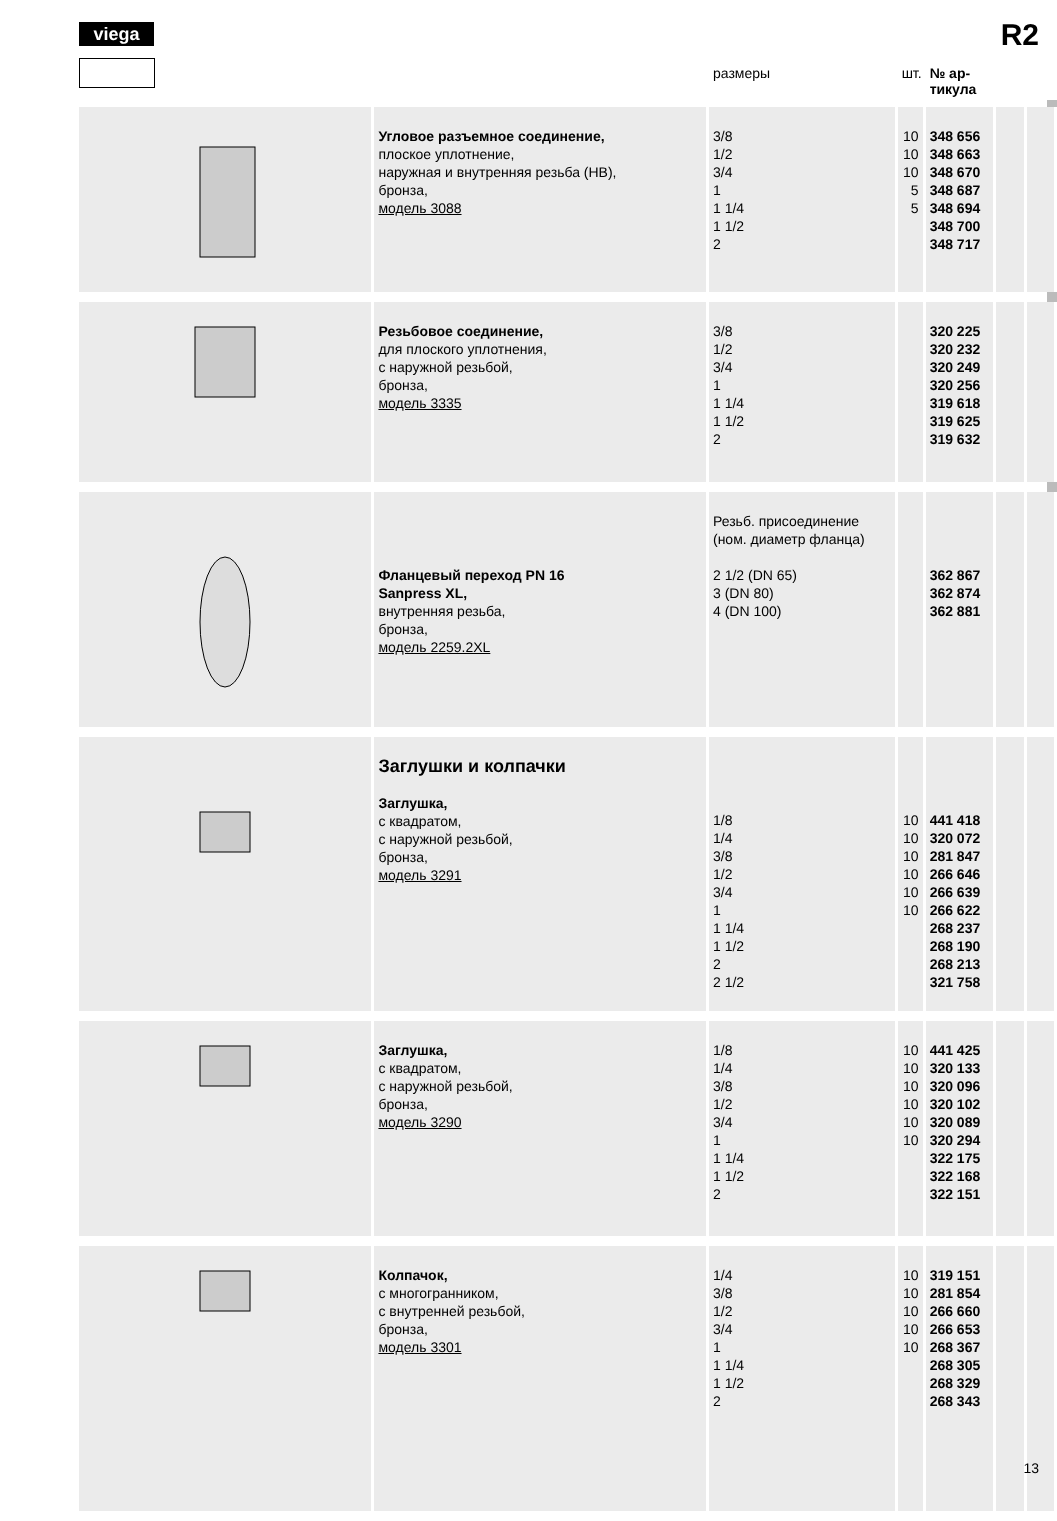viega R2
| | | размеры | шт. | № ар- тикула | | |
| --- | --- | --- | --- | --- | --- | --- |
| | Угловое разъемное соединение, плоское уплотнение, наружная и внутренняя резьба (НВ), бронза, модель 3088 | 3/8 1/2 3/4 1 1 1/4 1 1/2 2 | 10 10 10 5 5 | 348 656 348 663 348 670 348 687 348 694 348 700 348 717 | | |
| | Резьбовое соединение, для плоского уплотнения, с наружной резьбой, бронза, модель 3335 | 3/8 1/2 3/4 1 1 1/4 1 1/2 2 | | 320 225 320 232 320 249 320 256 319 618 319 625 319 632 | | |
| | Фланцевый переход PN 16 Sanpress XL, внутренняя резьба, бронза, модель 2259.2XL | Резьб. присоединение (ном. диаметр фланца) 2 1/2 (DN 65) 3 (DN 80) 4 (DN 100) | | 362 867 362 874 362 881 | | |
| | Заглушки и колпачки Заглушка, с квадратом, с наружной резьбой, бронза, модель 3291 | 1/8 1/4 3/8 1/2 3/4 1 1 1/4 1 1/2 2 2 1/2 | 10 10 10 10 10 10 | 441 418 320 072 281 847 266 646 266 639 266 622 268 237 268 190 268 213 321 758 | | |
| | Заглушка, с квадратом, с наружной резьбой, бронза, модель 3290 | 1/8 1/4 3/8 1/2 3/4 1 1 1/4 1 1/2 2 | 10 10 10 10 10 10 | 441 425 320 133 320 096 320 102 320 089 320 294 322 175 322 168 322 151 | | |
| | Колпачок, с многогранником, с внутренней резьбой, бронза, модель 3301 | 1/4 3/8 1/2 3/4 1 1 1/4 1 1/2 2 | 10 10 10 10 10 | 319 151 281 854 266 660 266 653 268 367 268 305 268 329 268 343 | | |
13